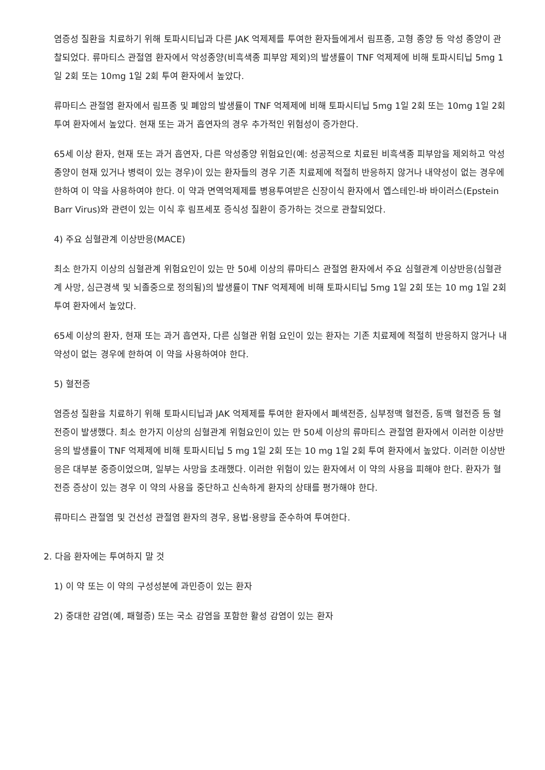염증성 질환을 치료하기 위해 토파시티닙과 다른 JAK 억제제를 투여한 환자들에게서 림프종, 고형 종양 등 악성 종양이 관찰되었다. 류마티스 관절염 환자에서 악성종양(비흑색종 피부암 제외)의 발생률이 TNF 억제제에 비해 토파시티닙 5mg 1일 2회 또는 10mg 1일 2회 투여 환자에서 높았다.
류마티스 관절염 환자에서 림프종 및 폐암의 발생률이 TNF 억제제에 비해 토파시티닙 5mg 1일 2회 또는 10mg 1일 2회 투여 환자에서 높았다. 현재 또는 과거 흡연자의 경우 추가적인 위험성이 증가한다.
65세 이상 환자, 현재 또는 과거 흡연자, 다른 악성종양 위험요인(예: 성공적으로 치료된 비흑색종 피부암을 제외하고 악성종양이 현재 있거나 병력이 있는 경우)이 있는 환자들의 경우 기존 치료제에 적절히 반응하지 않거나 내약성이 없는 경우에 한하여 이 약을 사용하여야 한다. 이 약과 면역억제제를 병용투여받은 신장이식 환자에서 엡스테인-바 바이러스(Epstein Barr Virus)와 관련이 있는 이식 후 림프세포 증식성 질환이 증가하는 것으로 관찰되었다.
4) 주요 심혈관계 이상반응(MACE)
최소 한가지 이상의 심혈관계 위험요인이 있는 만 50세 이상의 류마티스 관절염 환자에서 주요 심혈관계 이상반응(심혈관계 사망, 심근경색 및 뇌졸중으로 정의됨)의 발생률이 TNF 억제제에 비해 토파시티닙 5mg 1일 2회 또는 10 mg 1일 2회 투여 환자에서 높았다.
65세 이상의 환자, 현재 또는 과거 흡연자, 다른 심혈관 위험 요인이 있는 환자는 기존 치료제에 적절히 반응하지 않거나 내약성이 없는 경우에 한하여 이 약을 사용하여야 한다.
5) 혈전증
염증성 질환을 치료하기 위해 토파시티닙과 JAK 억제제를 투여한 환자에서 폐색전증, 심부정맥 혈전증, 동맥 혈전증 등 혈전증이 발생했다. 최소 한가지 이상의 심혈관계 위험요인이 있는 만 50세 이상의 류마티스 관절염 환자에서 이러한 이상반응의 발생률이 TNF 억제제에 비해 토파시티닙 5 mg 1일 2회 또는 10 mg 1일 2회 투여 환자에서 높았다. 이러한 이상반응은 대부분 중증이었으며, 일부는 사망을 초래했다. 이러한 위험이 있는 환자에서 이 약의 사용을 피해야 한다. 환자가 혈전증 증상이 있는 경우 이 약의 사용을 중단하고 신속하게 환자의 상태를 평가해야 한다.
류마티스 관절염 및 건선성 관절염 환자의 경우, 용법·용량을 준수하여 투여한다.
2. 다음 환자에는 투여하지 말 것
1) 이 약 또는 이 약의 구성성분에 과민증이 있는 환자
2) 중대한 감염(예, 패혈증) 또는 국소 감염을 포함한 활성 감염이 있는 환자